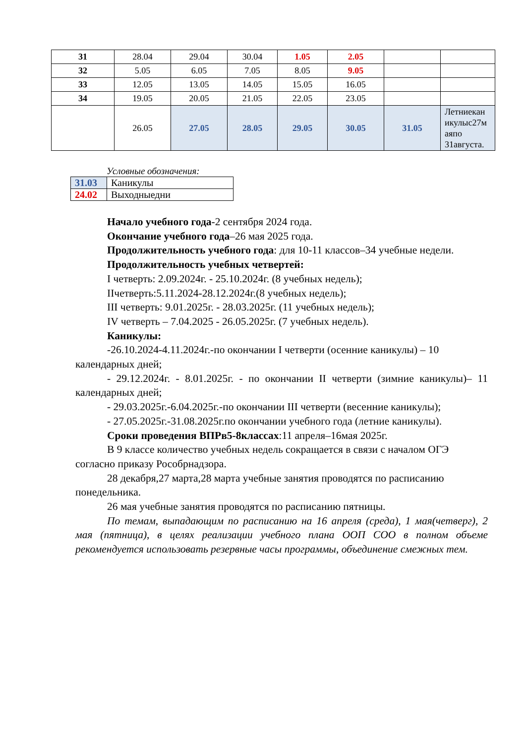| 31 | 28.04 | 29.04 | 30.04 | 1.05 | 2.05 | | |
| 32 | 5.05 | 6.05 | 7.05 | 8.05 | 9.05 | | |
| 33 | 12.05 | 13.05 | 14.05 | 15.05 | 16.05 | | |
| 34 | 19.05 | 20.05 | 21.05 | 22.05 | 23.05 | | |
| | 26.05 | 27.05 | 28.05 | 29.05 | 30.05 | 31.05 | Летниекан икулыс27м аяпо 31августа. |
Условные обозначения:
| 31.03 | Каникулы |
| 24.02 | Выходныедни |
Начало учебного года-2 сентября 2024 года.
Окончание учебного года–26 мая 2025 года.
Продолжительность учебного года: для 10-11 классов–34 учебные недели.
Продолжительность учебных четвертей:
I четверть: 2.09.2024г. - 25.10.2024г. (8 учебных недель);
IIчетверть:5.11.2024-28.12.2024г.(8 учебных недель);
III четверть: 9.01.2025г. - 28.03.2025г. (11 учебных недель);
IV четверть – 7.04.2025 - 26.05.2025г. (7 учебных недель).
Каникулы:
-26.10.2024-4.11.2024г.-по окончании I четверти (осенние каникулы) – 10 календарных дней;
- 29.12.2024г. - 8.01.2025г. - по окончании II четверти (зимние каникулы)– 11 календарных дней;
- 29.03.2025г.-6.04.2025г.-по окончании III четверти (весенние каникулы);
- 27.05.2025г.-31.08.2025г.по окончании учебного года (летние каникулы).
Сроки проведения ВПРв5-8классах:11 апреля–16мая 2025г.
В 9 классе количество учебных недель сокращается в связи с началом ОГЭ согласно приказу Рособрнадзора.
28 декабря,27 марта,28 марта учебные занятия проводятся по расписанию понедельника.
26 мая учебные занятия проводятся по расписанию пятницы.
По темам, выпадающим по расписанию на 16 апреля (среда), 1 мая(четверг), 2 мая (пятница), в целях реализации учебного плана ООП СОО в полном объеме рекомендуется использовать резервные часы программы, объединение смежных тем.